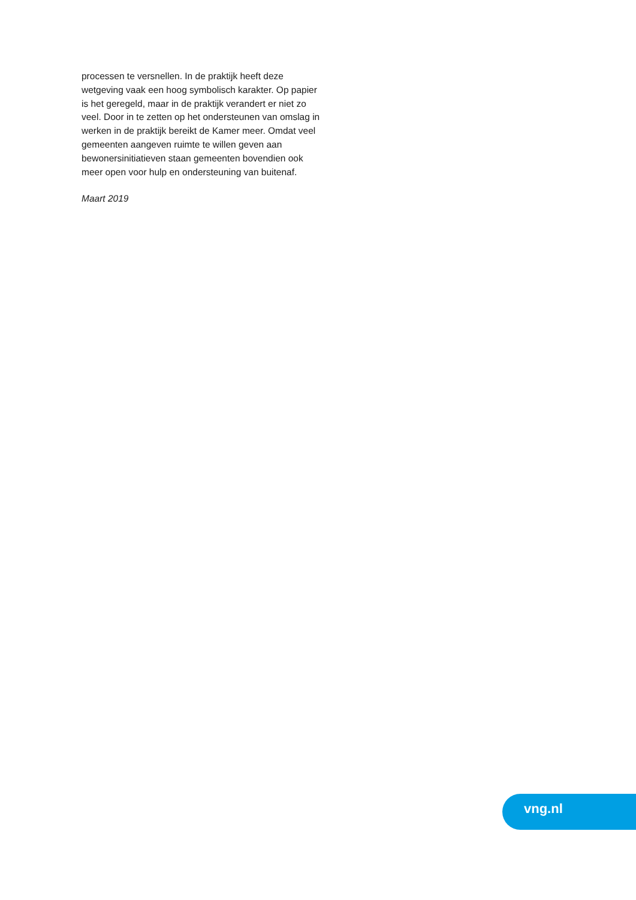processen te versnellen. In de praktijk heeft deze wetgeving vaak een hoog symbolisch karakter. Op papier is het geregeld, maar in de praktijk verandert er niet zo veel. Door in te zetten op het ondersteunen van omslag in werken in de praktijk bereikt de Kamer meer. Omdat veel gemeenten aangeven ruimte te willen geven aan bewonersinitiatieven staan gemeen­ten bovendien ook meer open voor hulp en onder­steuning van buitenaf.
Maart 2019
vng.nl